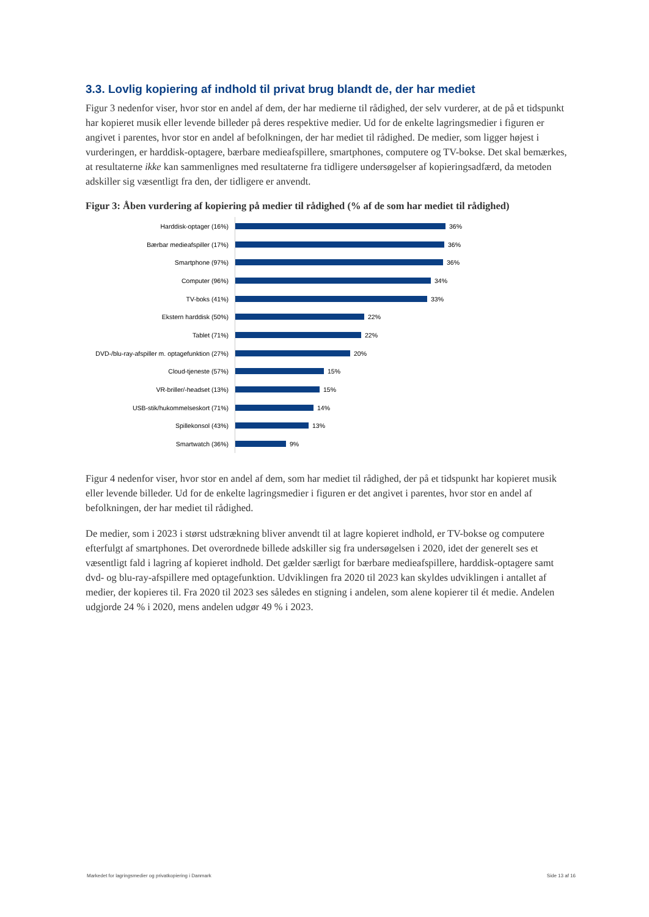3.3. Lovlig kopiering af indhold til privat brug blandt de, der har mediet
Figur 3 nedenfor viser, hvor stor en andel af dem, der har medierne til rådighed, der selv vurderer, at de på et tidspunkt har kopieret musik eller levende billeder på deres respektive medier. Ud for de enkelte lagringsmedier i figuren er angivet i parentes, hvor stor en andel af befolkningen, der har mediet til rådighed. De medier, som ligger højest i vurderingen, er harddisk-optagere, bærbare medieafspillere, smartphones, computere og TV-bokse. Det skal bemærkes, at resultaterne ikke kan sammenlignes med resultaterne fra tidligere undersøgelser af kopieringsadfærd, da metoden adskiller sig væsentligt fra den, der tidligere er anvendt.
Figur 3: Åben vurdering af kopiering på medier til rådighed (% af de som har mediet til rådighed)
Harddisk-optager (16%)
36%
Bærbar medieafspiller (17%)
36%
Smartphone (97%)
36%
Computer (96%)
34%
TV-boks (41%)
33%
Ekstern harddisk (50%)
22%
Tablet (71%)
22%
DVD-/blu-ray-afspiller m. optagefunktion (27%)
20%
Cloud-tjeneste (57%)
15%
VR-briller/-headset (13%)
15%
USB-stik/hukommelseskort (71%)
14%
Spillekonsol (43%)
13%
Smartwatch (36%)
9%
Figur 4 nedenfor viser, hvor stor en andel af dem, som har mediet til rådighed, der på et tidspunkt har kopieret musik eller levende billeder. Ud for de enkelte lagringsmedier i figuren er det angivet i parentes, hvor stor en andel af befolkningen, der har mediet til rådighed.
De medier, som i 2023 i størst udstrækning bliver anvendt til at lagre kopieret indhold, er TV-bokse og computere efterfulgt af smartphones. Det overordnede billede adskiller sig fra undersøgelsen i 2020, idet der generelt ses et væsentligt fald i lagring af kopieret indhold. Det gælder særligt for bærbare medieafspillere, harddisk-optagere samt dvd- og blu-ray-afspillere med optagefunktion. Udviklingen fra 2020 til 2023 kan skyldes udviklingen i antallet af medier, der kopieres til. Fra 2020 til 2023 ses således en stigning i andelen, som alene kopierer til ét medie. Andelen udgjorde 24 % i 2020, mens andelen udgør 49 % i 2023.
Markedet for lagringsmedier og privatkopiering i Danmark Side 13 af 16